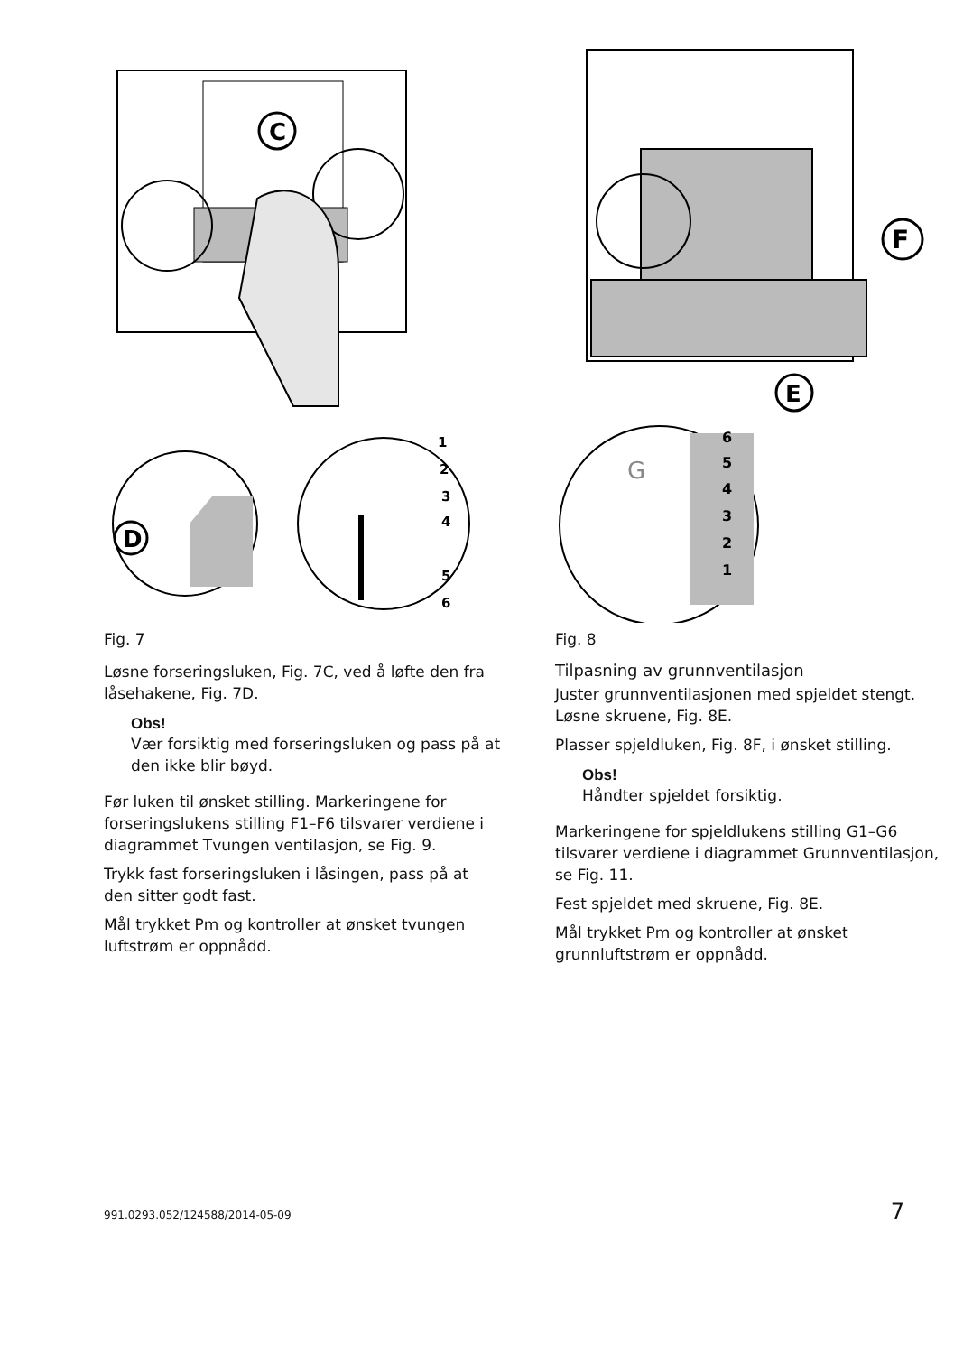C
D
1
2
3
4
5
6
Fig. 7
Løsne forseringsluken, Fig. 7C, ved å løfte den fra låsehakene, Fig. 7D.
Obs!
Vær forsiktig med forseringsluken og pass på at den ikke blir bøyd.
Før luken til ønsket stilling. Markeringene for forseringslukens stilling F1–F6 tilsvarer verdiene i diagrammet Tvungen ventilasjon, se Fig. 9.
Trykk fast forseringsluken i låsingen, pass på at den sitter godt fast.
Mål trykket Pm og kontroller at ønsket tvungen luftstrøm er oppnådd.
F
E
G
6
5
4
3
2
1
Fig. 8
Tilpasning av grunnventilasjon
Juster grunnventilasjonen med spjeldet stengt. Løsne skruene, Fig. 8E.
Plasser spjeldluken, Fig. 8F, i ønsket stilling.
Obs!
Håndter spjeldet forsiktig.
Markeringene for spjeldlukens stilling G1–G6 tilsvarer verdiene i diagrammet Grunnventilasjon, se Fig. 11.
Fest spjeldet med skruene, Fig. 8E.
Mål trykket Pm og kontroller at ønsket grunnluftstrøm er oppnådd.
991.0293.052/124588/2014-05-09 7